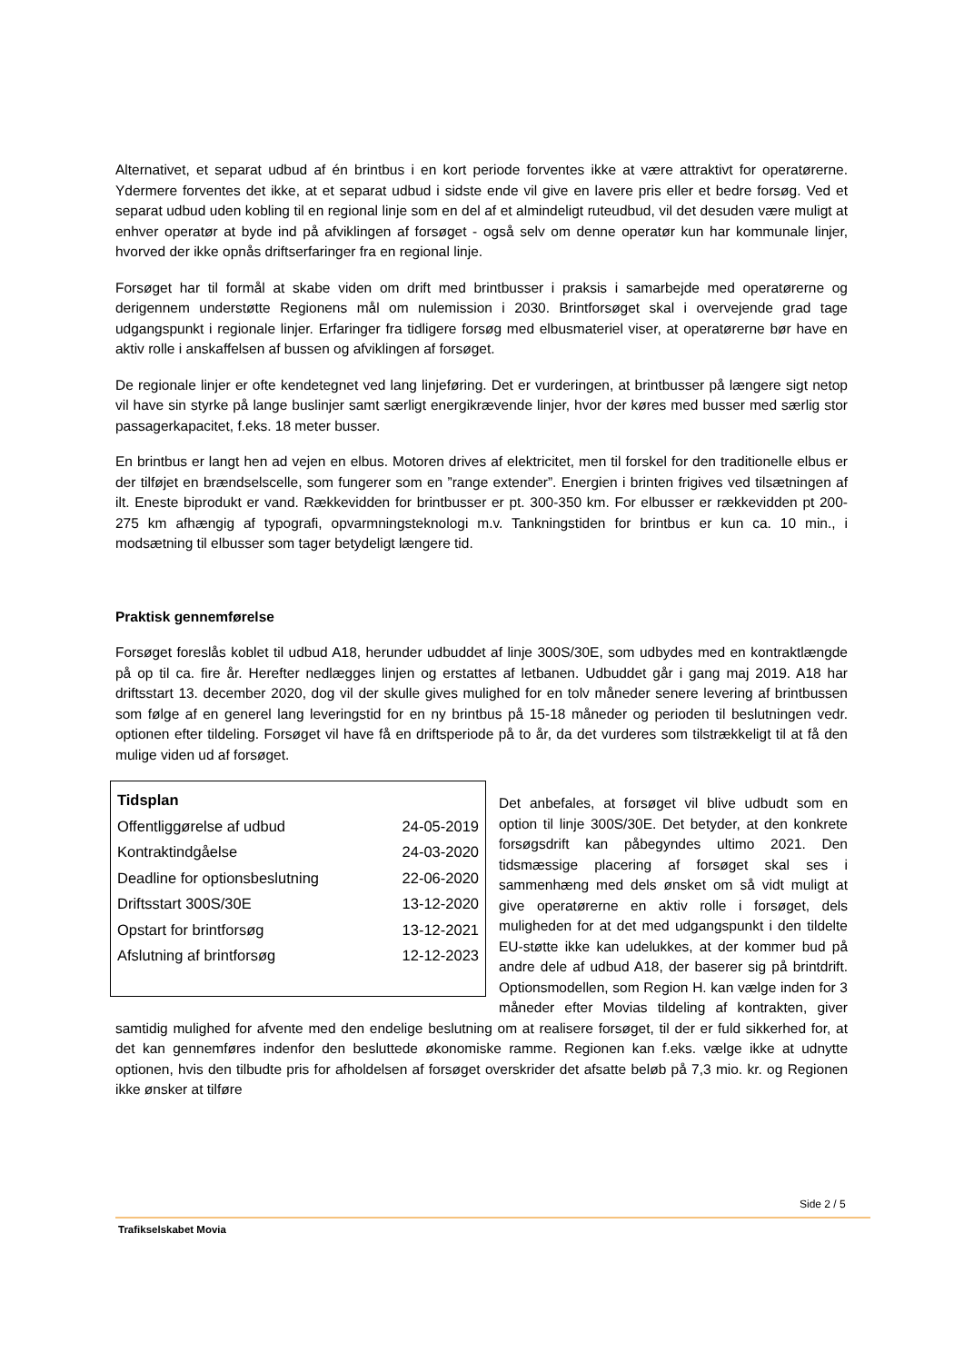Alternativet, et separat udbud af én brintbus i en kort periode forventes ikke at være attraktivt for operatørerne. Ydermere forventes det ikke, at et separat udbud i sidste ende vil give en lavere pris eller et bedre forsøg. Ved et separat udbud uden kobling til en regional linje som en del af et almindeligt ruteudbud, vil det desuden være muligt at enhver operatør at byde ind på afviklingen af forsøget - også selv om denne operatør kun har kommunale linjer, hvorved der ikke opnås driftserfaringer fra en regional linje.
Forsøget har til formål at skabe viden om drift med brintbusser i praksis i samarbejde med operatørerne og derigennem understøtte Regionens mål om nulemission i 2030. Brintforsøget skal i overvejende grad tage udgangspunkt i regionale linjer. Erfaringer fra tidligere forsøg med elbusmateriel viser, at operatørerne bør have en aktiv rolle i anskaffelsen af bussen og afviklingen af forsøget.
De regionale linjer er ofte kendetegnet ved lang linjeføring. Det er vurderingen, at brintbusser på længere sigt netop vil have sin styrke på lange buslinjer samt særligt energikrævende linjer, hvor der køres med busser med særlig stor passagerkapacitet, f.eks. 18 meter busser.
En brintbus er langt hen ad vejen en elbus. Motoren drives af elektricitet, men til forskel for den traditionelle elbus er der tilføjet en brændselscelle, som fungerer som en ”range extender”. Energien i brinten frigives ved tilsætningen af ilt. Eneste biprodukt er vand. Rækkevidden for brintbusser er pt. 300-350 km. For elbusser er rækkevidden pt 200-275 km afhængig af typografi, opvarmningsteknologi m.v. Tankningstiden for brintbus er kun ca. 10 min., i modsætning til elbusser som tager betydeligt længere tid.
Praktisk gennemførelse
Forsøget foreslås koblet til udbud A18, herunder udbuddet af linje 300S/30E, som udbydes med en kontraktlængde på op til ca. fire år. Herefter nedlægges linjen og erstattes af letbanen. Udbuddet går i gang maj 2019. A18 har driftsstart 13. december 2020, dog vil der skulle gives mulighed for en tolv måneder senere levering af brintbussen som følge af en generel lang leveringstid for en ny brintbus på 15-18 måneder og perioden til beslutningen vedr. optionen efter tildeling. Forsøget vil have få en driftsperiode på to år, da det vurderes som tilstrækkeligt til at få den mulige viden ud af forsøget.
| Tidsplan | |
| --- | --- |
| Offentliggørelse af udbud | 24-05-2019 |
| Kontraktindgåelse | 24-03-2020 |
| Deadline for optionsbeslutning | 22-06-2020 |
| Driftsstart 300S/30E | 13-12-2020 |
| Opstart for brintforsøg | 13-12-2021 |
| Afslutning af brintforsøg | 12-12-2023 |
Det anbefales, at forsøget vil blive udbudt som en option til linje 300S/30E. Det betyder, at den konkrete forsøgsdrift kan påbegyndes ultimo 2021. Den tidsmæssige placering af forsøget skal ses i sammenhæng med dels ønsket om så vidt muligt at give operatørerne en aktiv rolle i forsøget, dels muligheden for at det med udgangspunkt i den tildelte EU-støtte ikke kan udelukkes, at der kommer bud på andre dele af udbud A18, der baserer sig på brintdrift. Optionsmodellen, som Region H. kan vælge inden for 3 måneder efter Movias tildeling af kontrakten, giver samtidig mulighed for afvente med den endelige beslutning om at realisere forsøget, til der er fuld sikkerhed for, at det kan gennemføres indenfor den besluttede økonomiske ramme. Regionen kan f.eks. vælge ikke at udnytte optionen, hvis den tilbudte pris for afholdelsen af forsøget overskrider det afsatte beløb på 7,3 mio. kr. og Regionen ikke ønsker at tilføre
Side 2 / 5
Trafikselskabet Movia